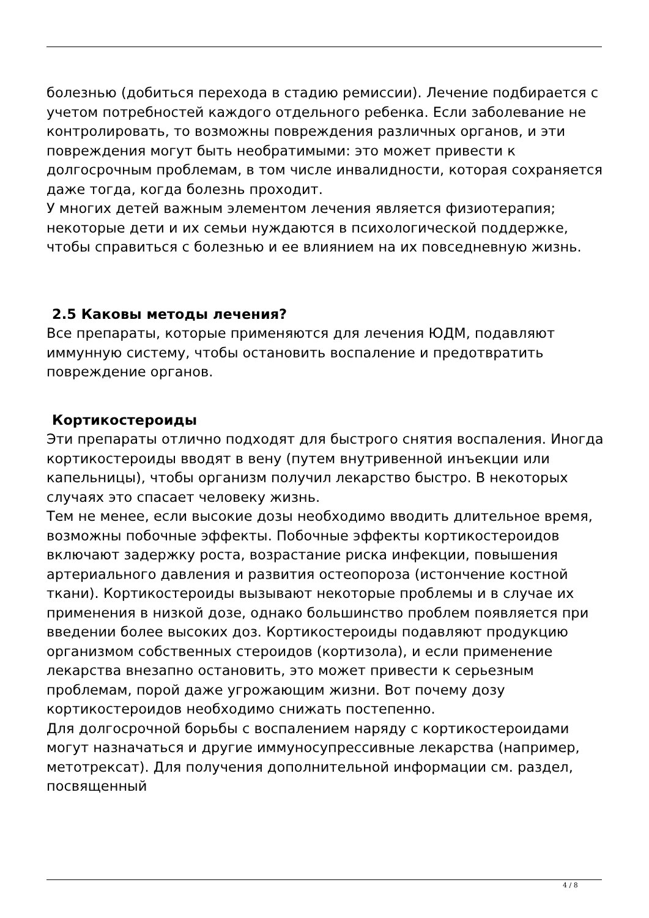болезнью (добиться перехода в стадию ремиссии). Лечение подбирается с учетом потребностей каждого отдельного ребенка. Если заболевание не контролировать, то возможны повреждения различных органов, и эти повреждения могут быть необратимыми: это может привести к долгосрочным проблемам, в том числе инвалидности, которая сохраняется даже тогда, когда болезнь проходит.
У многих детей важным элементом лечения является физиотерапия; некоторые дети и их семьи нуждаются в психологической поддержке, чтобы справиться с болезнью и ее влиянием на их повседневную жизнь.
2.5 Каковы методы лечения?
Все препараты, которые применяются для лечения ЮДМ, подавляют иммунную систему, чтобы остановить воспаление и предотвратить повреждение органов.
Кортикостероиды
Эти препараты отлично подходят для быстрого снятия воспаления. Иногда кортикостероиды вводят в вену (путем внутривенной инъекции или капельницы), чтобы организм получил лекарство быстро. В некоторых случаях это спасает человеку жизнь.
Тем не менее, если высокие дозы необходимо вводить длительное время, возможны побочные эффекты. Побочные эффекты кортикостероидов включают задержку роста, возрастание риска инфекции, повышения артериального давления и развития остеопороза (истончение костной ткани). Кортикостероиды вызывают некоторые проблемы и в случае их применения в низкой дозе, однако большинство проблем появляется при введении более высоких доз. Кортикостероиды подавляют продукцию организмом собственных стероидов (кортизола), и если применение лекарства внезапно остановить, это может привести к серьезным проблемам, порой даже угрожающим жизни. Вот почему дозу кортикостероидов необходимо снижать постепенно.
Для долгосрочной борьбы с воспалением наряду с кортикостероидами могут назначаться и другие иммуносупрессивные лекарства (например, метотрексат). Для получения дополнительной информации см. раздел, посвященный
4 / 8